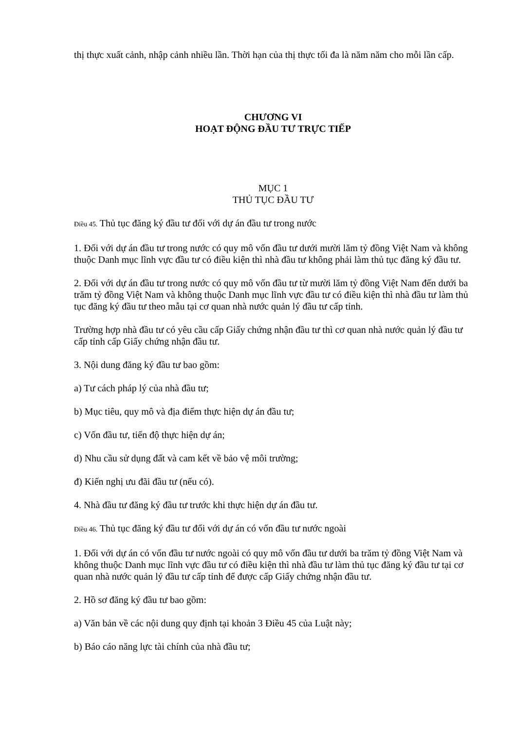thị thực xuất cảnh, nhập cảnh nhiều lần. Thời hạn của thị thực tối đa là năm năm cho mỗi lần cấp.
CHƯƠNG VI
HOẠT ĐỘNG ĐẦU TƯ TRỰC TIẾP
MỤC 1
THỦ TỤC ĐẦU TƯ
Điều 45. Thủ tục đăng ký đầu tư đối với dự án đầu tư trong nước
1. Đối với dự án đầu tư trong nước có quy mô vốn đầu tư dưới mười lăm tỷ đồng Việt Nam và không thuộc Danh mục lĩnh vực đầu tư có điều kiện thì nhà đầu tư không phải làm thủ tục đăng ký đầu tư.
2. Đối với dự án đầu tư trong nước có quy mô vốn đầu tư từ mười lăm tỷ đồng Việt Nam đến dưới ba trăm tỷ đồng Việt Nam và không thuộc Danh mục lĩnh vực đầu tư có điều kiện thì nhà đầu tư làm thủ tục đăng ký đầu tư theo mẫu tại cơ quan nhà nước quản lý đầu tư cấp tỉnh.
Trường hợp nhà đầu tư có yêu cầu cấp Giấy chứng nhận đầu tư thì cơ quan nhà nước quản lý đầu tư cấp tỉnh cấp Giấy chứng nhận đầu tư.
3. Nội dung đăng ký đầu tư bao gồm:
a) Tư cách pháp lý của nhà đầu tư;
b) Mục tiêu, quy mô và địa điểm thực hiện dự án đầu tư;
c) Vốn đầu tư, tiến độ thực hiện dự án;
d) Nhu cầu sử dụng đất và cam kết về bảo vệ môi trường;
đ) Kiến nghị ưu đãi đầu tư (nếu có).
4. Nhà đầu tư đăng ký đầu tư trước khi thực hiện dự án đầu tư.
Điều 46. Thủ tục đăng ký đầu tư đối với dự án có vốn đầu tư nước ngoài
1. Đối với dự án có vốn đầu tư nước ngoài có quy mô vốn đầu tư dưới ba trăm tỷ đồng Việt Nam và không thuộc Danh mục lĩnh vực đầu tư có điều kiện thì nhà đầu tư làm thủ tục đăng ký đầu tư tại cơ quan nhà nước quản lý đầu tư cấp tỉnh để được cấp Giấy chứng nhận đầu tư.
2. Hồ sơ đăng ký đầu tư bao gồm:
a) Văn bản về các nội dung quy định tại khoản 3 Điều 45 của Luật này;
b) Báo cáo năng lực tài chính của nhà đầu tư;